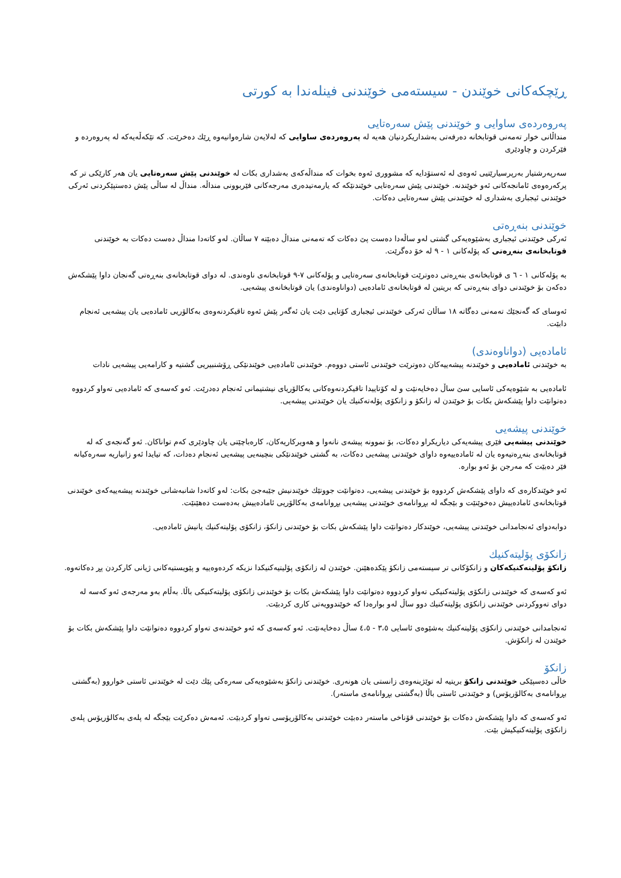ڕێچکەکانی خوێندن - سیستەمی خوێندنی فینلەندا بە کورتی
پەروەردەی ساوایی و خوێندنی پێش سەرەتایی
منداڵانی خوار تەمەنی قوتابخانە دەرفەتی بەشداریکردنیان هەیە لە پەروەردەی ساوایی کە لەلایەن شارەوانیەوە ڕێك دەخرێت. کە تێکەڵەیەکە لە پەروەردە و فێرکردن و چاودێری
سەرپەرشتیار بەرپرسیارێتیی ئەوەی لە ئەستۆدایە کە مشووری ئەوە بخوات کە منداڵەکەی بەشداری بکات لە خوێندنی پێش سەرەتایی یان هەر کارێکی تر کە پرکەرەوەی ئامانجەکانی ئەو خوێندنە. خوێندنی پێش سەرەتایی خوێندنێکە کە یارمەتیدەری مەرجەکانی فێربوونی منداڵە. منداڵ لە ساڵی پێش دەستپێکردنی ئەرکی خوێندنی ئیجباری بەشداری لە خوێندنی پێش سەرەتایی دەکات.
خوێندنی بنەڕەتی
ئەرکی خوێندنی ئیجباری بەشێوەیەکی گشتی لەو ساڵەدا دەست پێ دەکات کە تەمەنی منداڵ دەبێتە ٧ ساڵان. لەو کاتەدا منداڵ دەست دەکات بە خوێندنی قوتابخانەی بنەڕەتی کە پۆلەکانی ١ - ٩ لە خۆ دەگرێت.
بە پۆلەکانی ١ - ٦ ی قوتابخانەی بنەڕەتی دەوترێت قوتابخانەی سەرەتایی و پۆلەکانی ٧-٩ قوتابخانەی ناوەندی. لە دوای قوتابخانەی بنەڕەتی گەنجان داوا پێشکەش دەکەن بۆ خوێندنی دوای بنەڕەتی کە بریتین لە قوتابخانەی ئامادەیی (دواناوەندی) یان قوتابخانەی پیشەیی.
ئەوسای کە گەنجێك تەمەنی دەگاتە ١٨ ساڵان ئەرکی خوێندنی ئیجباری کۆتایی دێت یان ئەگەر پێش ئەوە تاقیکردنەوەی بەکالۆریی ئامادەیی یان پیشەیی ئەنجام دابێت.
ئامادەیی (دواناوەندی)
بە خوێندنی ئامادەیی و خوێندنە پیشەییەکان دەوترێت خوێندنی ئاستی دووەم. خوێندنی ئامادەیی خوێندنێکی ڕۆشنبیریی گشتیە و کارامەیی پیشەیی نادات
ئامادەیی بە شێوەیەکی ئاسایی سێ ساڵ دەخایەنێت و لە کۆتاییدا تاقیکردنەوەکانی بەکالۆریای نیشتیمانی ئەنجام دەدرێت. ئەو کەسەی کە ئامادەیی تەواو کردووە دەتوانێت داوا پێشکەش بکات بۆ خوێندن لە زانکۆ و زانکۆی پۆلەتەکنیك یان خوێندنی پیشەیی.
خوێندنی پیشەیی
خوێندنی پیشەیی فێری پیشەیەکی دیاریکراو دەکات، بۆ نموونە پیشەی نانەوا و هەویرکاریەکان، کارەباچێتی یان چاودێری کەم تواناکان. ئەو گەنجەی کە لە قوتابخانەی بنەڕەتیەوە یان لە ئامادەییەوە داوای خوێندنی پیشەیی دەکات، بە گشتی خوێندنێکی بنچینەیی پیشەیی ئەنجام دەدات، کە تیایدا ئەو زانیاریە سەرەکیانە فێر دەبێت کە مەرجن بۆ ئەو بوارە.
ئەو خوێندکارەی کە داوای پێشکەش کردووە بۆ خوێندنی پیشەیی، دەتوانێت جووتێك خوێندنیش جێبەجێ بکات: لەو کاتەدا شانبەشانی خوێندنە پیشەییەکەی خوێندنی قوتابخانەی ئامادەییش دەخوێنێت و بێجگە لە بڕوانامەی خوێندنی پیشەیی بڕوانامەی بەکالۆریی ئامادەییش بەدەست دەهێنێت.
دوابەدوای ئەنجامدانی خوێندنی پیشەیی، خوێندکار دەتوانێت داوا پێشکەش بکات بۆ خوێندنی زانکۆ، زانکۆی پۆلیتەکنیك یانیش ئامادەیی.
زانکۆی پۆلیتەکنیك
زانکۆ پۆلیتەکنیکەکان و زانکۆکانی تر سیستەمی زانکۆ پێکدەهێنن. خوێندن لە زانکۆی پۆلیتیەکنیکدا نزیکە کردەوەییە و پێویستیەکانی ژیانی کارکردن پڕ دەکاتەوە.
ئەو کەسەی کە خوێندنی زانکۆی پۆلیتەکنیکی تەواو کردووە دەتوانێت داوا پێشکەش بکات بۆ خوێندنی زانکۆی پۆلیتەکنیکی باڵا. بەڵام بەو مەرجەی ئەو کەسە لە دوای تەووکردنی خوێندنی زانکۆی پۆلیتەکنیك دوو ساڵ لەو بوارەدا کە خوێندوویەتی کاری کردبێت.
ئەنجامدانی خوێندنی زانکۆی پۆلیتەکنیك بەشێوەی ئاسایی ٣،٥ - ٤،٥ ساڵ دەخایەنێت. ئەو کەسەی کە ئەو خوێندنەی تەواو کردووە دەتوانێت داوا پێشکەش بکات بۆ خوێندن لە زانکۆش.
زانکۆ
خاڵی دەسپێکی خوێندنی زانکۆ بریتیە لە توێژینەوەی زانستی یان هونەری. خوێندنی زانکۆ بەشێوەیەکی سەرەکی پێك دێت لە خوێندنی ئاستی خواروو (بەگشتی بڕوانامەی بەکالۆریۆس) و خوێندنی ئاستی باڵا (بەگشتی بڕوانامەی ماستەر).
ئەو کەسەی کە داوا پێشکەش دەکات بۆ خوێندنی قۆناخی ماستەر دەبێت خوێندنی بەکالۆریۆسی تەواو کردبێت. ئەمەش دەکرێت بێجگە لە پلەی بەکالۆریۆس پلەی زانکۆی پۆلیتەکنیکیش بێت.